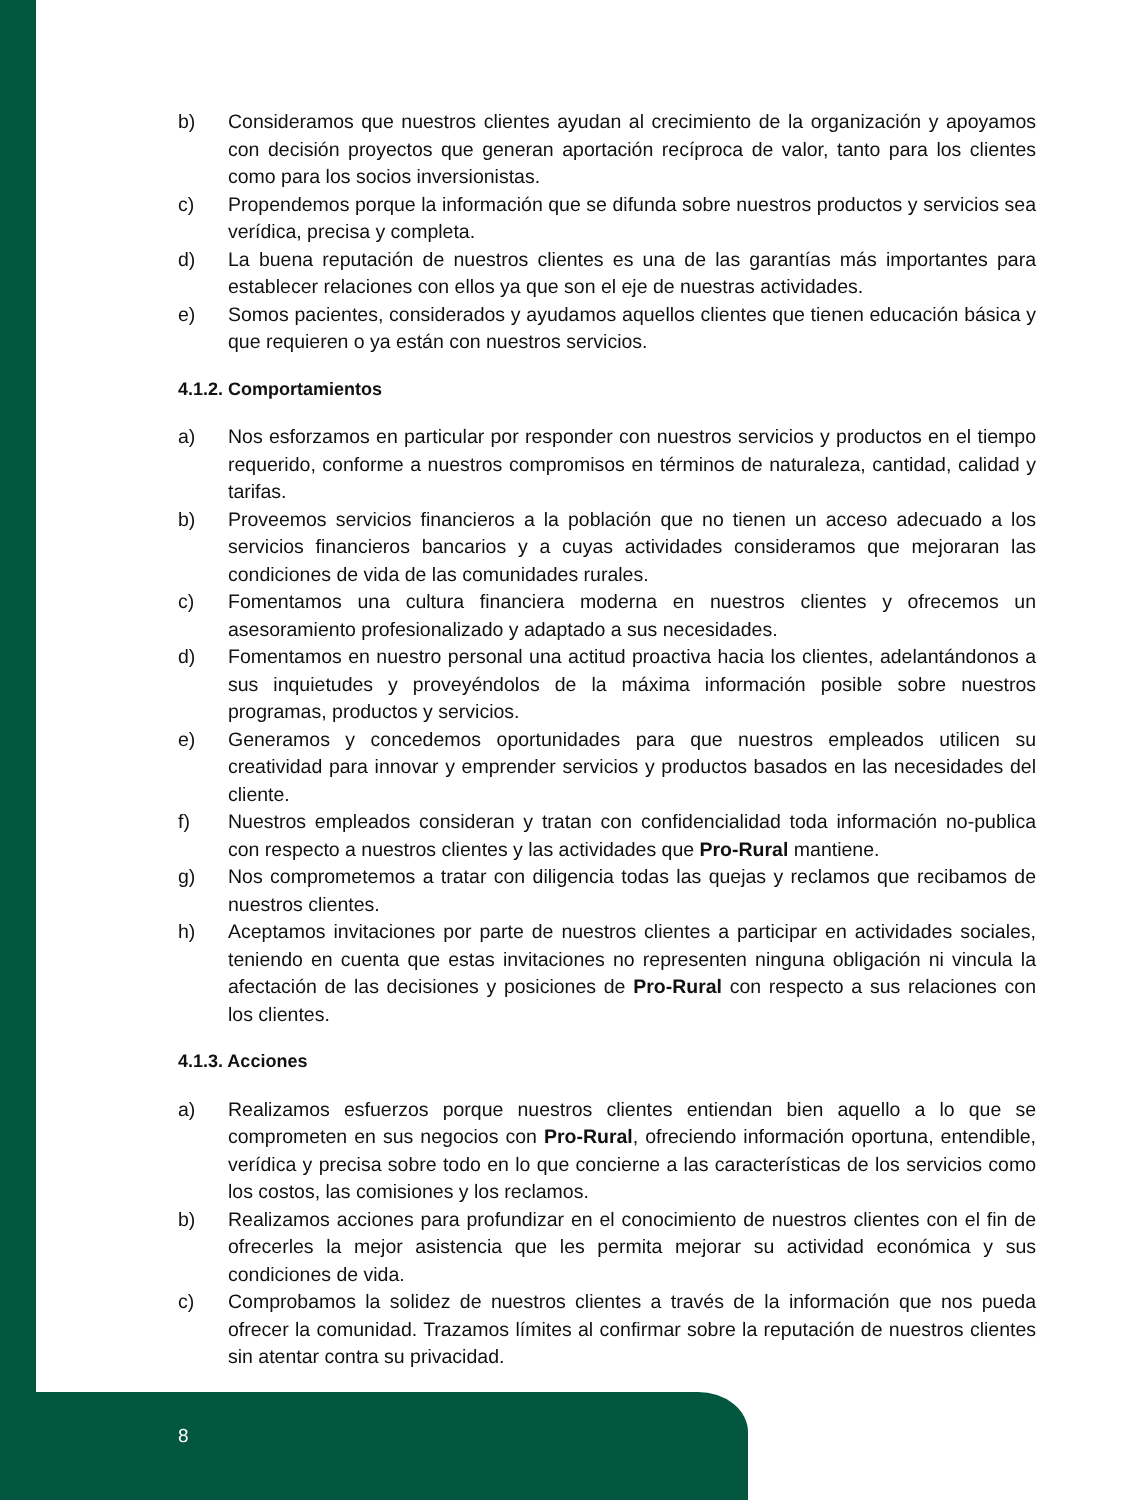b) Consideramos que nuestros clientes ayudan al crecimiento de la organización y apoyamos con decisión proyectos que generan aportación recíproca de valor, tanto para los clientes como para los socios inversionistas.
c) Propendemos porque la información que se difunda sobre nuestros productos y servicios sea verídica, precisa y completa.
d) La buena reputación de nuestros clientes es una de las garantías más importantes para establecer relaciones con ellos ya que son el eje de nuestras actividades.
e) Somos pacientes, considerados y ayudamos aquellos clientes que tienen educación básica y que requieren o ya están con nuestros servicios.
4.1.2. Comportamientos
a) Nos esforzamos en particular por responder con nuestros servicios y productos en el tiempo requerido, conforme a nuestros compromisos en términos de naturaleza, cantidad, calidad y tarifas.
b) Proveemos servicios financieros a la población que no tienen un acceso adecuado a los servicios financieros bancarios y a cuyas actividades consideramos que mejoraran las condiciones de vida de las comunidades rurales.
c) Fomentamos una cultura financiera moderna en nuestros clientes y ofrecemos un asesoramiento profesionalizado y adaptado a sus necesidades.
d) Fomentamos en nuestro personal una actitud proactiva hacia los clientes, adelantándonos a sus inquietudes y proveyéndolos de la máxima información posible sobre nuestros programas, productos y servicios.
e) Generamos y concedemos oportunidades para que nuestros empleados utilicen su creatividad para innovar y emprender servicios y productos basados en las necesidades del cliente.
f) Nuestros empleados consideran y tratan con confidencialidad toda información no-publica con respecto a nuestros clientes y las actividades que Pro-Rural mantiene.
g) Nos comprometemos a tratar con diligencia todas las quejas y reclamos que recibamos de nuestros clientes.
h) Aceptamos invitaciones por parte de nuestros clientes a participar en actividades sociales, teniendo en cuenta que estas invitaciones no representen ninguna obligación ni vincula la afectación de las decisiones y posiciones de Pro-Rural con respecto a sus relaciones con los clientes.
4.1.3. Acciones
a) Realizamos esfuerzos porque nuestros clientes entiendan bien aquello a lo que se comprometen en sus negocios con Pro-Rural, ofreciendo información oportuna, entendible, verídica y precisa sobre todo en lo que concierne a las características de los servicios como los costos, las comisiones y los reclamos.
b) Realizamos acciones para profundizar en el conocimiento de nuestros clientes con el fin de ofrecerles la mejor asistencia que les permita mejorar su actividad económica y sus condiciones de vida.
c) Comprobamos la solidez de nuestros clientes a través de la información que nos pueda ofrecer la comunidad. Trazamos límites al confirmar sobre la reputación de nuestros clientes sin atentar contra su privacidad.
8